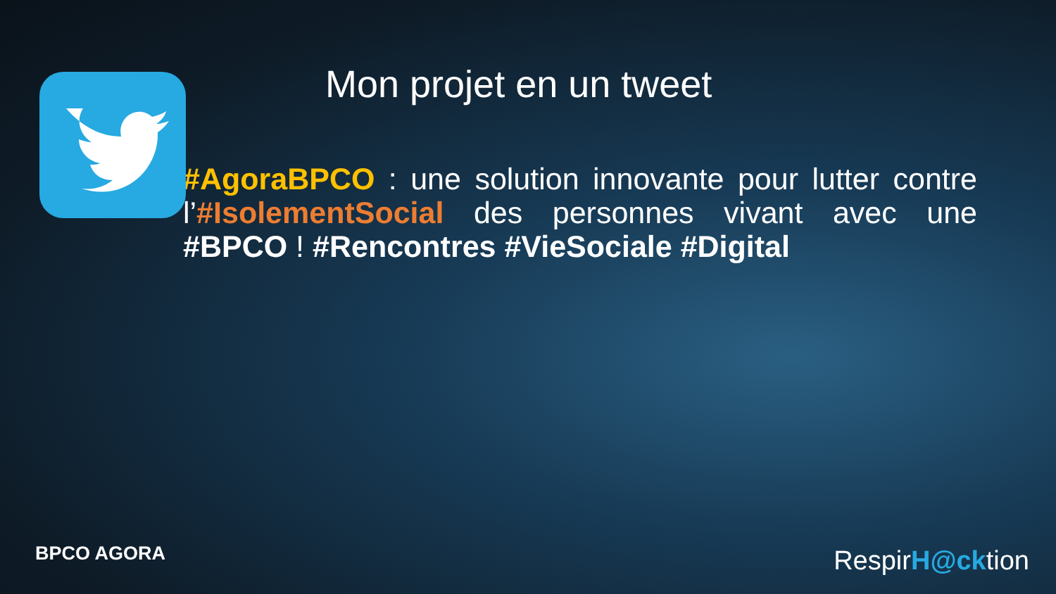Mon projet en un tweet
#AgoraBPCO : une solution innovante pour lutter contre l’#IsolementSocial des personnes vivant avec une #BPCO ! #Rencontres #VieSociale #Digital
BPCO AGORA RespirH@cktion